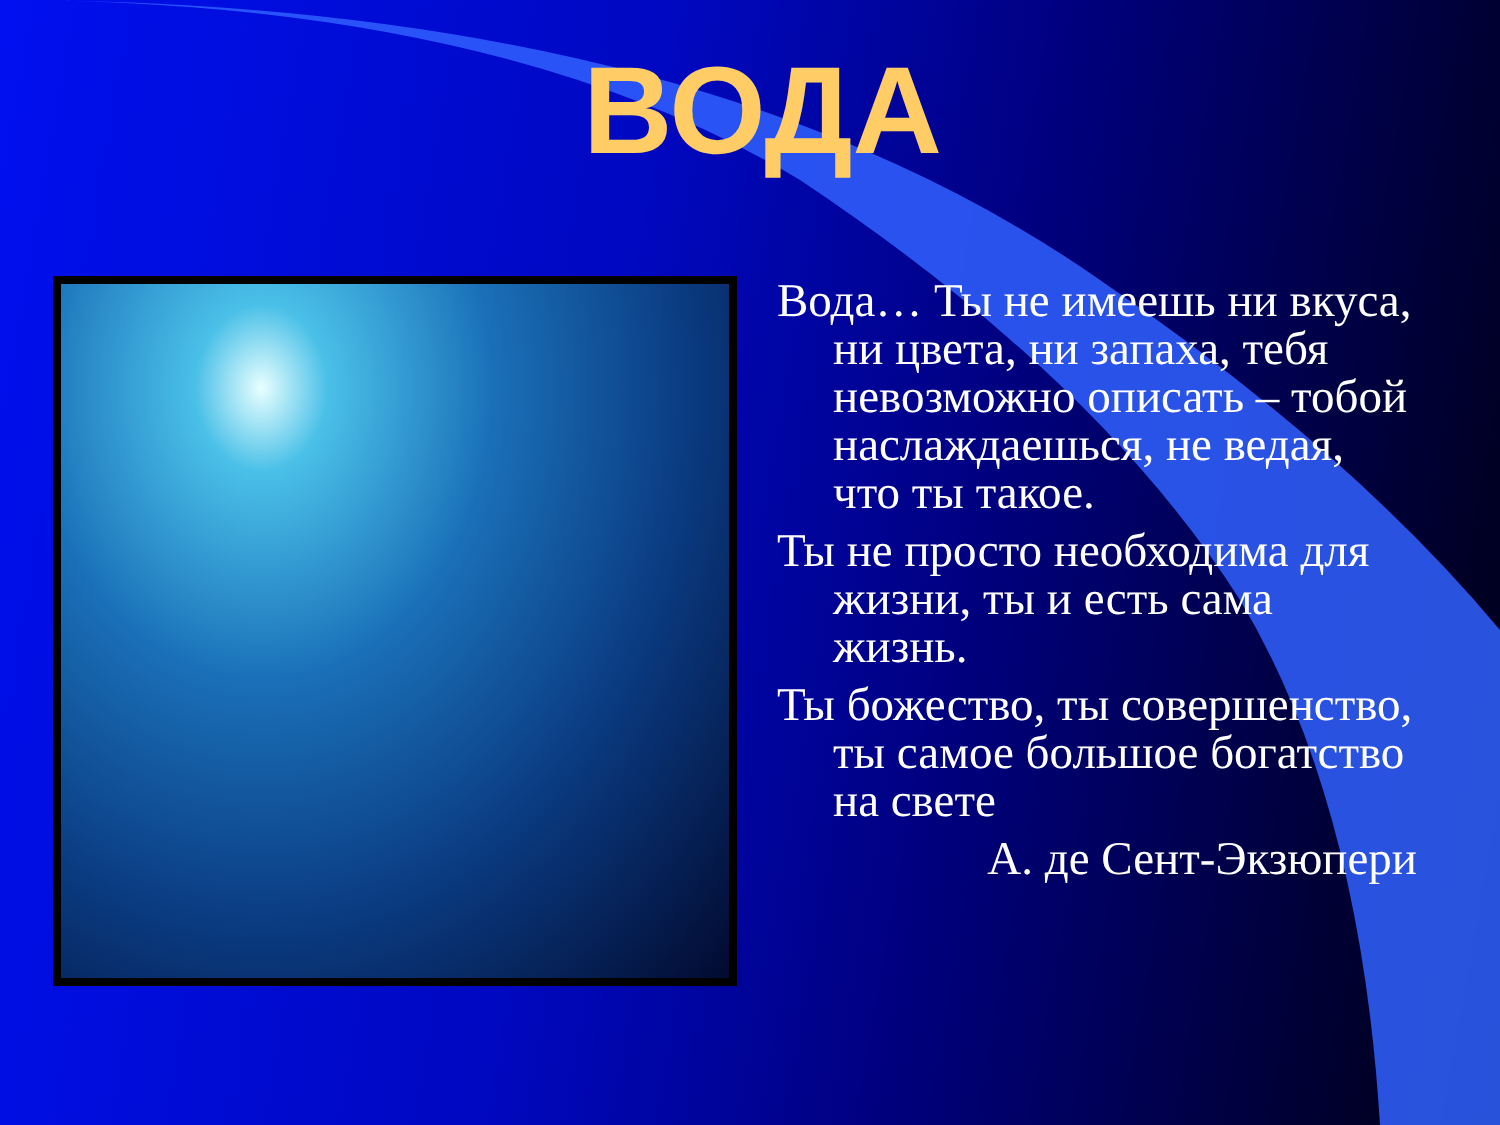ВОДА
Вода… Ты не имеешь ни вкуса, ни цвета, ни запаха, тебя невозможно описать – тобой наслаждаешься, не ведая, что ты такое.
Ты не просто необходима для жизни, ты и есть сама жизнь.
Ты божество, ты совершенство, ты самое большое богатство на свете
А. де Сент-Экзюпери